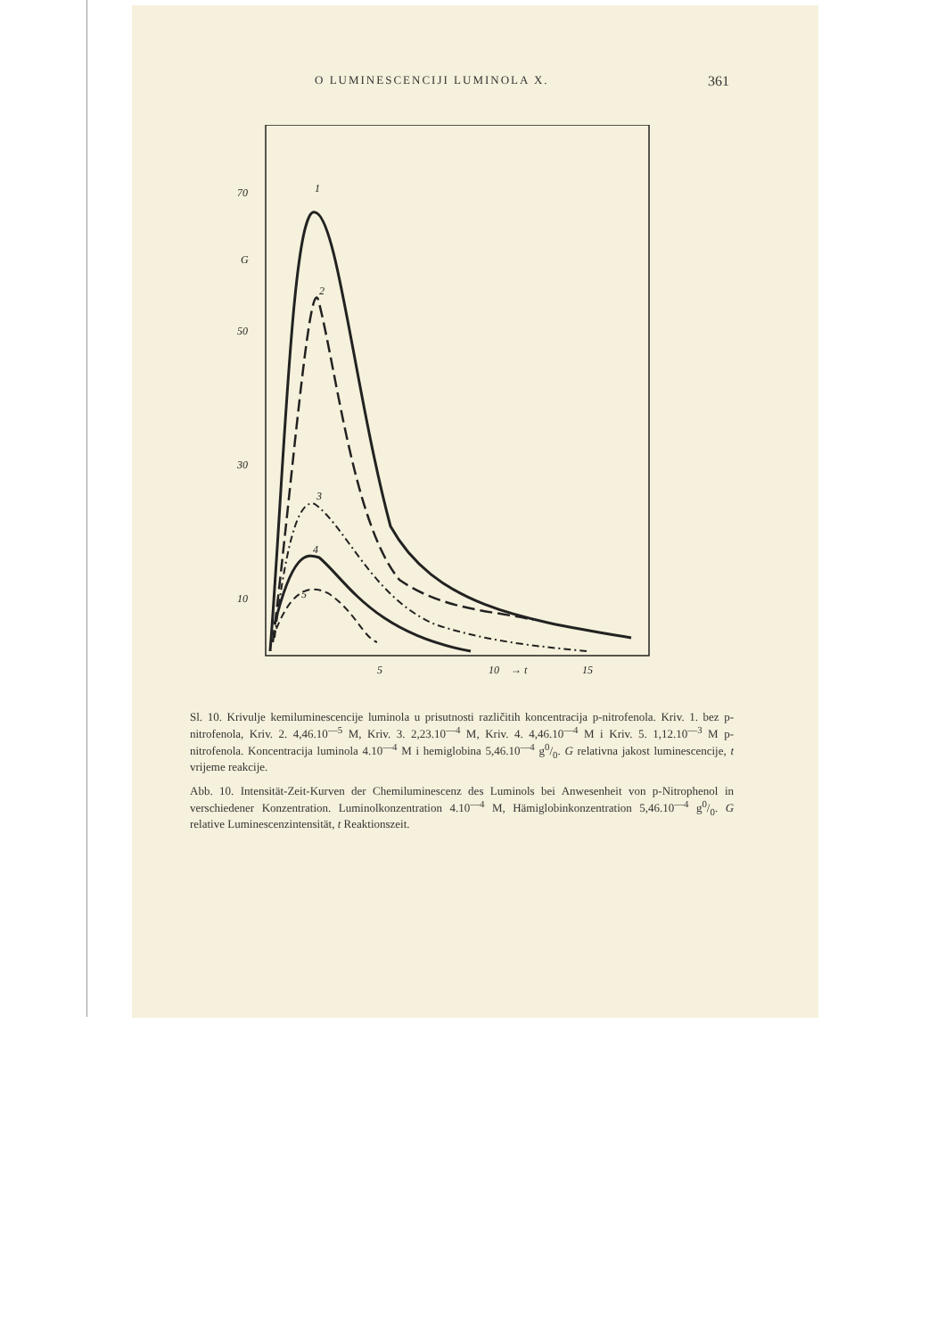O LUMINESCENCIJI LUMINOLA X. 361
70
G
50
30
10
5
10
→ t
15
1
2
3
4
5
Sl. 10. Krivulje kemiluminescencije luminola u prisutnosti različitih koncentracija p-nitrofenola. Kriv. 1. bez p-nitrofenola, Kriv. 2. 4,46.10<sup>—5</sup> M, Kriv. 3. 2,23.10<sup>—4</sup> M, Kriv. 4. 4,46.10<sup>—4</sup> M i Kriv. 5. 1,12.10<sup>—3</sup> M p-nitrofenola. Koncentracija luminola 4.10<sup>—4</sup> M i hemiglobina 5,46.10<sup>—4</sup> g0/0. G relativna jakost luminescencije, t vrijeme reakcije.
Abb. 10. Intensität-Zeit-Kurven der Chemiluminescenz des Luminols bei Anwesenheit von p-Nitrophenol in verschiedener Konzentration. Luminolkonzentration 4.10<sup>—4</sup> M, Hämiglobinkonzentration 5,46.10<sup>—4</sup> g0/0. G relative Luminescenzintensität, t Reaktionszeit.